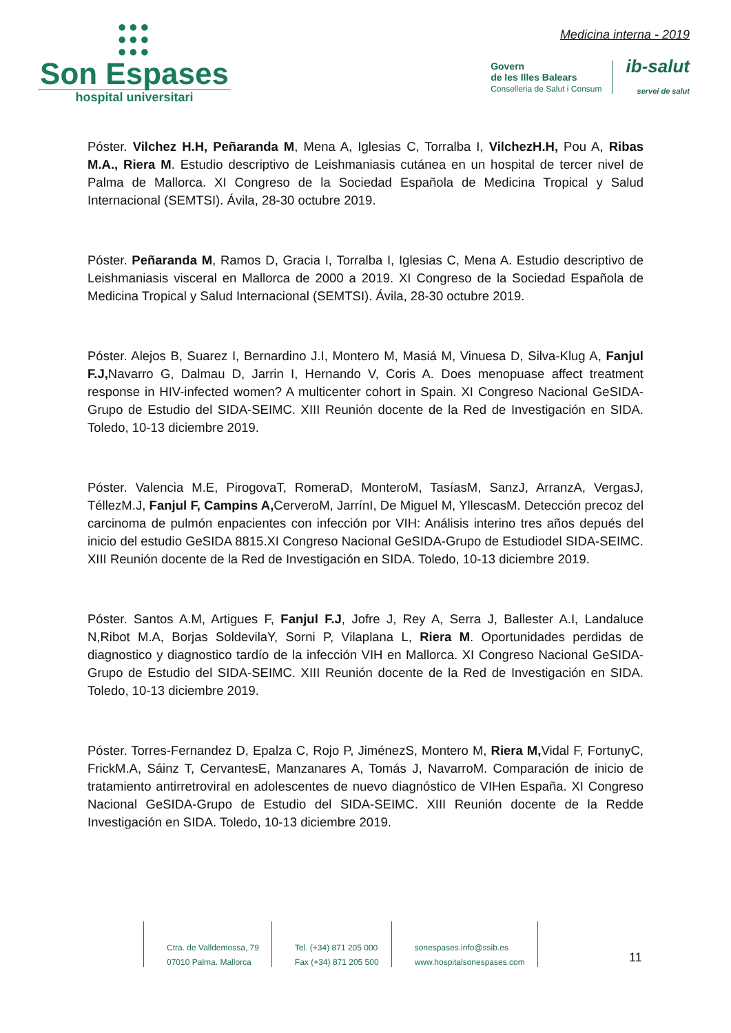●●●
●●●
●●●
Son Espases
hospital universitari
Medicina interna - 2019
Govern
de les Illes Balears
Conselleria de Salut i Consum
ib-salut
servei de salut
Póster. Vilchez H.H, Peñaranda M, Mena A, Iglesias C, Torralba I, VilchezH.H, Pou A, Ribas M.A., Riera M. Estudio descriptivo de Leishmaniasis cutánea en un hospital de tercer nivel de Palma de Mallorca. XI Congreso de la Sociedad Española de Medicina Tropical y Salud Internacional (SEMTSI). Ávila, 28-30 octubre 2019.
Póster. Peñaranda M, Ramos D, Gracia I, Torralba I, Iglesias C, Mena A. Estudio descriptivo de Leishmaniasis visceral en Mallorca de 2000 a 2019. XI Congreso de la Sociedad Española de Medicina Tropical y Salud Internacional (SEMTSI). Ávila, 28-30 octubre 2019.
Póster. Alejos B, Suarez I, Bernardino J.I, Montero M, Masiá M, Vinuesa D, Silva-Klug A, Fanjul F.J, Navarro G, Dalmau D, Jarrin I, Hernando V, Coris A. Does menopuase affect treatment response in HIV-infected women? A multicenter cohort in Spain. XI Congreso Nacional GeSIDA-Grupo de Estudio del SIDA-SEIMC. XIII Reunión docente de la Red de Investigación en SIDA. Toledo, 10-13 diciembre 2019.
Póster. Valencia M.E, PirogovaT, RomeraD, MonteroM, TasíasM, SanzJ, ArranzA, VergasJ, TéllezM.J, Fanjul F, Campins A, CerveroM, JarrínI, De Miguel M, YllescasM. Detección precoz del carcinoma de pulmón enpacientes con infección por VIH: Análisis interino tres años depués del inicio del estudio GeSIDA 8815.XI Congreso Nacional GeSIDA-Grupo de Estudiodel SIDA-SEIMC. XIII Reunión docente de la Red de Investigación en SIDA. Toledo, 10-13 diciembre 2019.
Póster. Santos A.M, Artigues F, Fanjul F.J, Jofre J, Rey A, Serra J, Ballester A.I, Landaluce N,Ribot M.A, Borjas SoldevilaY, Sorni P, Vilaplana L, Riera M. Oportunidades perdidas de diagnostico y diagnostico tardío de la infección VIH en Mallorca. XI Congreso Nacional GeSIDA-Grupo de Estudio del SIDA-SEIMC. XIII Reunión docente de la Red de Investigación en SIDA. Toledo, 10-13 diciembre 2019.
Póster. Torres-Fernandez D, Epalza C, Rojo P, JiménezS, Montero M, Riera M, Vidal F, FortunyC, FrickM.A, Sáinz T, CervantesE, Manzanares A, Tomás J, NavarroM. Comparación de inicio de tratamiento antirretroviral en adolescentes de nuevo diagnóstico de VIHen España. XI Congreso Nacional GeSIDA-Grupo de Estudio del SIDA-SEIMC. XIII Reunión docente de la Redde Investigación en SIDA. Toledo, 10-13 diciembre 2019.
Ctra. de Valldemossa, 79
07010 Palma. Mallorca
Tel. (+34) 871 205 000
Fax (+34) 871 205 500
sonespases.info@ssib.es
www.hospitalsonespases.com
11